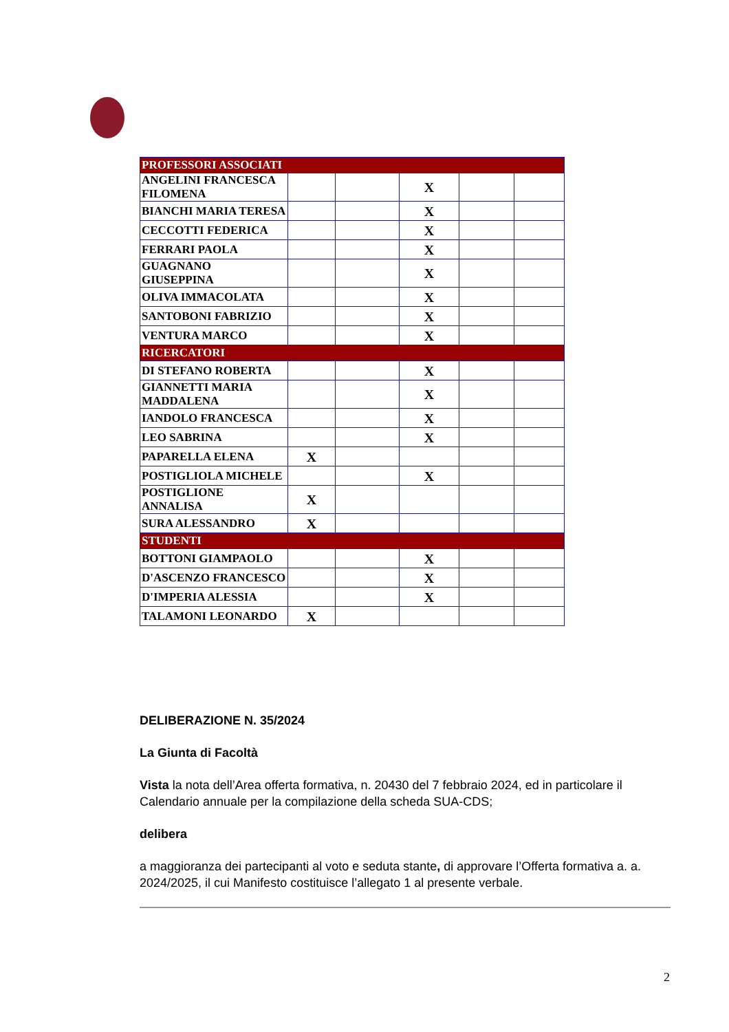| PROFESSORI ASSOCIATI | | | | | |
| ANGELINI FRANCESCA FILOMENA | | | X | | |
| BIANCHI MARIA TERESA | | | X | | |
| CECCOTTI FEDERICA | | | X | | |
| FERRARI PAOLA | | | X | | |
| GUAGNANO GIUSEPPINA | | | X | | |
| OLIVA IMMACOLATA | | | X | | |
| SANTOBONI FABRIZIO | | | X | | |
| VENTURA MARCO | | | X | | |
| RICERCATORI | | | | | |
| DI STEFANO ROBERTA | | | X | | |
| GIANNETTI MARIA MADDALENA | | | X | | |
| IANDOLO FRANCESCA | | | X | | |
| LEO SABRINA | | | X | | |
| PAPARELLA ELENA | X | | | | |
| POSTIGLIOLA MICHELE | | | X | | |
| POSTIGLIONE ANNALISA | X | | | | |
| SURA ALESSANDRO | X | | | | |
| STUDENTI | | | | | |
| BOTTONI GIAMPAOLO | | | X | | |
| D'ASCENZO FRANCESCO | | | X | | |
| D'IMPERIA ALESSIA | | | X | | |
| TALAMONI LEONARDO | X | | | | |
DELIBERAZIONE N. 35/2024
La Giunta di Facoltà
Vista la nota dell’Area offerta formativa, n. 20430 del 7 febbraio 2024, ed in particolare il Calendario annuale per la compilazione della scheda SUA-CDS;
delibera
a maggioranza dei partecipanti al voto e seduta stante, di approvare l’Offerta formativa a. a. 2024/2025, il cui Manifesto costituisce l’allegato 1 al presente verbale.
2